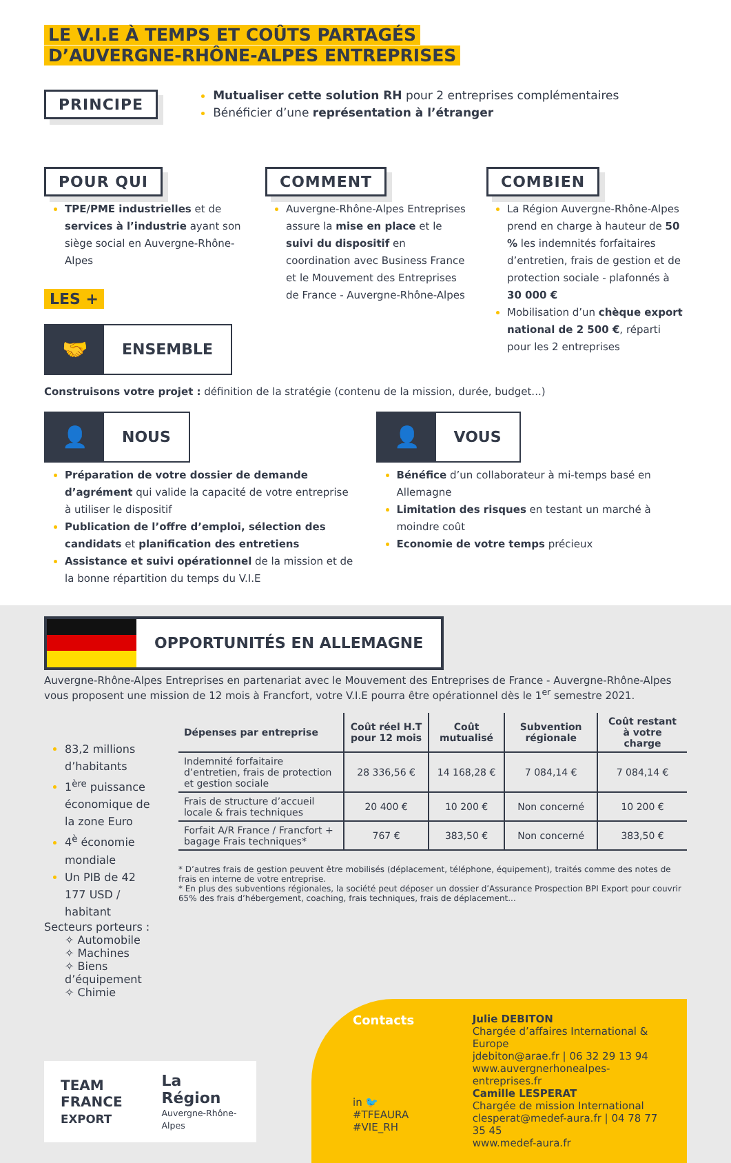LE V.I.E À TEMPS ET COÛTS PARTAGÉS
D’AUVERGNE-RHÔNE-ALPES ENTREPRISES
PRINCIPE
Mutualiser cette solution RH pour 2 entreprises complémentaires
Bénéficier d’une représentation à l’étranger
POUR QUI
TPE/PME industrielles et de services à l’industrie ayant son siège social en Auvergne-Rhône-Alpes
LES +
🤝
ENSEMBLE
COMMENT
Auvergne-Rhône-Alpes Entreprises assure la mise en place et le suivi du dispositif en coordination avec Business France et le Mouvement des Entreprises de France - Auvergne-Rhône-Alpes
COMBIEN
La Région Auvergne-Rhône-Alpes prend en charge à hauteur de 50 % les indemnités forfaitaires d’entretien, frais de gestion et de protection sociale - plafonnés à 30 000 €
Mobilisation d’un chèque export national de 2 500 €, réparti pour les 2 entreprises
Construisons votre projet : définition de la stratégie (contenu de la mission, durée, budget...)
👤
NOUS
Préparation de votre dossier de demande d’agrément qui valide la capacité de votre entreprise à utiliser le dispositif
Publication de l’offre d’emploi, sélection des candidats et planification des entretiens
Assistance et suivi opérationnel de la mission et de la bonne répartition du temps du V.I.E
👤
VOUS
Bénéfice d’un collaborateur à mi-temps basé en Allemagne
Limitation des risques en testant un marché à moindre coût
Economie de votre temps précieux
OPPORTUNITÉS EN ALLEMAGNE
Auvergne-Rhône-Alpes Entreprises en partenariat avec le Mouvement des Entreprises de France - Auvergne-Rhône-Alpes vous proposent une mission de 12 mois à Francfort, votre V.I.E pourra être opérationnel dès le 1<sup>er</sup> semestre 2021.
83,2 millions d’habitants
1<sup>ère</sup> puissance économique de la zone Euro
4<sup>è</sup> économie mondiale
Un PIB de 42 177 USD / habitant
Secteurs porteurs :
✧ Automobile
✧ Machines
✧ Biens d’équipement
✧ Chimie
| Dépenses par entreprise | Coût réel H.T pour 12 mois | Coût mutualisé | Subvention régionale | Coût restant à votre charge |
| --- | --- | --- | --- | --- |
| Indemnité forfaitaire d’entretien, frais de protection et gestion sociale | 28 336,56 € | 14 168,28 € | 7 084,14 € | 7 084,14 € |
| Frais de structure d’accueil locale & frais techniques | 20 400 € | 10 200 € | Non concerné | 10 200 € |
| Forfait A/R France / Francfort + bagage Frais techniques* | 767 € | 383,50 € | Non concerné | 383,50 € |
* D’autres frais de gestion peuvent être mobilisés (déplacement, téléphone, équipement), traités comme des notes de frais en interne de votre entreprise.
* En plus des subventions régionales, la société peut déposer un dossier d’Assurance Prospection BPI Export pour couvrir 65% des frais d’hébergement, coaching, frais techniques, frais de déplacement...
TEAM FRANCE
EXPORT
La Région
Auvergne-Rhône-Alpes
Contacts
in 🐦 #TFEAURA
#VIE_RH
Julie DEBITON
Chargée d’affaires International & Europe
jdebiton@arae.fr | 06 32 29 13 94
www.auvergnerhonealpes-entreprises.fr
Camille LESPERAT
Chargée de mission International
clesperat@medef-aura.fr | 04 78 77 35 45
www.medef-aura.fr